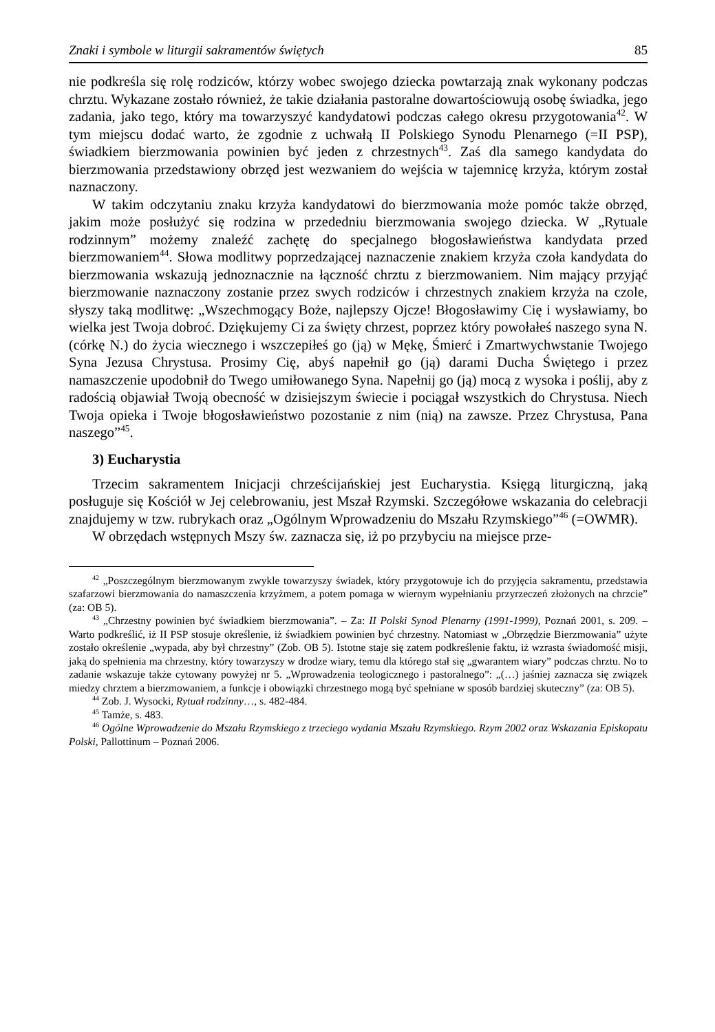Znaki i symbole w liturgii sakramentów świętych 85
nie podkreśla się rolę rodziców, którzy wobec swojego dziecka powtarzają znak wykonany podczas chrztu. Wykazane zostało również, że takie działania pastoralne dowartościowują osobę świadka, jego zadania, jako tego, który ma towarzyszyć kandydatowi podczas całego okresu przygotowania<sup>42</sup>. W tym miejscu dodać warto, że zgodnie z uchwałą II Polskiego Synodu Plenarnego (=II PSP), świadkiem bierzmowania powinien być jeden z chrzestnych<sup>43</sup>. Zaś dla samego kandydata do bierzmowania przedstawiony obrzęd jest wezwaniem do wejścia w tajemnicę krzyża, którym został naznaczony.
W takim odczytaniu znaku krzyża kandydatowi do bierzmowania może pomóc także obrzęd, jakim może posłużyć się rodzina w przededniu bierzmowania swojego dziecka. W „Rytuale rodzinnym” możemy znaleźć zachętę do specjalnego błogosławieństwa kandydata przed bierzmowaniem<sup>44</sup>. Słowa modlitwy poprzedzającej naznaczenie znakiem krzyża czoła kandydata do bierzmowania wskazują jednoznacznie na łączność chrztu z bierzmowaniem. Nim mający przyjąć bierzmowanie naznaczony zostanie przez swych rodziców i chrzestnych znakiem krzyża na czole, słyszy taką modlitwę: „Wszechmogący Boże, najlepszy Ojcze! Błogosławimy Cię i wysławiamy, bo wielka jest Twoja dobroć. Dziękujemy Ci za święty chrzest, poprzez który powołałeś naszego syna N. (córkę N.) do życia wiecznego i wszczepiłeś go (ją) w Mękę, Śmierć i Zmartwychwstanie Twojego Syna Jezusa Chrystusa. Prosimy Cię, abyś napełnił go (ją) darami Ducha Świętego i przez namaszczenie upodobnił do Twego umiłowanego Syna. Napełnij go (ją) mocą z wysoka i poślij, aby z radością objawiał Twoją obecność w dzisiejszym świecie i pociągał wszystkich do Chrystusa. Niech Twoja opieka i Twoje błogosławieństwo pozostanie z nim (nią) na zawsze. Przez Chrystusa, Pana naszego”<sup>45</sup>.
3) Eucharystia
Trzecim sakramentem Inicjacji chrześcijańskiej jest Eucharystia. Księgą liturgiczną, jaką posługuje się Kościół w Jej celebrowaniu, jest Mszał Rzymski. Szczegółowe wskazania do celebracji znajdujemy w tzw. rubrykach oraz „Ogólnym Wprowadzeniu do Mszału Rzymskiego”<sup>46</sup> (=OWMR).
W obrzędach wstępnych Mszy św. zaznacza się, iż po przybyciu na miejsce prze-
<sup>42</sup> „Poszczególnym bierzmowanym zwykle towarzyszy świadek, który przygotowuje ich do przyjęcia sakramentu, przedstawia szafarzowi bierzmowania do namaszczenia krzyżmem, a potem pomaga w wiernym wypełnianiu przyrzeczeń złożonych na chrzcie” (za: OB 5).
<sup>43</sup> „Chrzestny powinien być świadkiem bierzmowania”. – Za: II Polski Synod Plenarny (1991-1999), Poznań 2001, s. 209. – Warto podkreślić, iż II PSP stosuje określenie, iż świadkiem powinien być chrzestny. Natomiast w „Obrzędzie Bierzmowania” użyte zostało określenie „wypada, aby był chrzestny” (Zob. OB 5). Istotne staje się zatem podkreślenie faktu, iż wzrasta świadomość misji, jaką do spełnienia ma chrzestny, który towarzyszy w drodze wiary, temu dla którego stał się „gwarantem wiary” podczas chrztu. No to zadanie wskazuje także cytowany powyżej nr 5. „Wprowadzenia teologicznego i pastoralnego”: „(…) jaśniej zaznacza się związek miedzy chrztem a bierzmowaniem, a funkcje i obowiązki chrzestnego mogą być spełniane w sposób bardziej skuteczny” (za: OB 5).
<sup>44</sup> Zob. J. Wysocki, Rytuał rodzinny…, s. 482-484.
<sup>45</sup> Tamże, s. 483.
<sup>46</sup> Ogólne Wprowadzenie do Mszału Rzymskiego z trzeciego wydania Mszału Rzymskiego. Rzym 2002 oraz Wskazania Episkopatu Polski, Pallottinum – Poznań 2006.